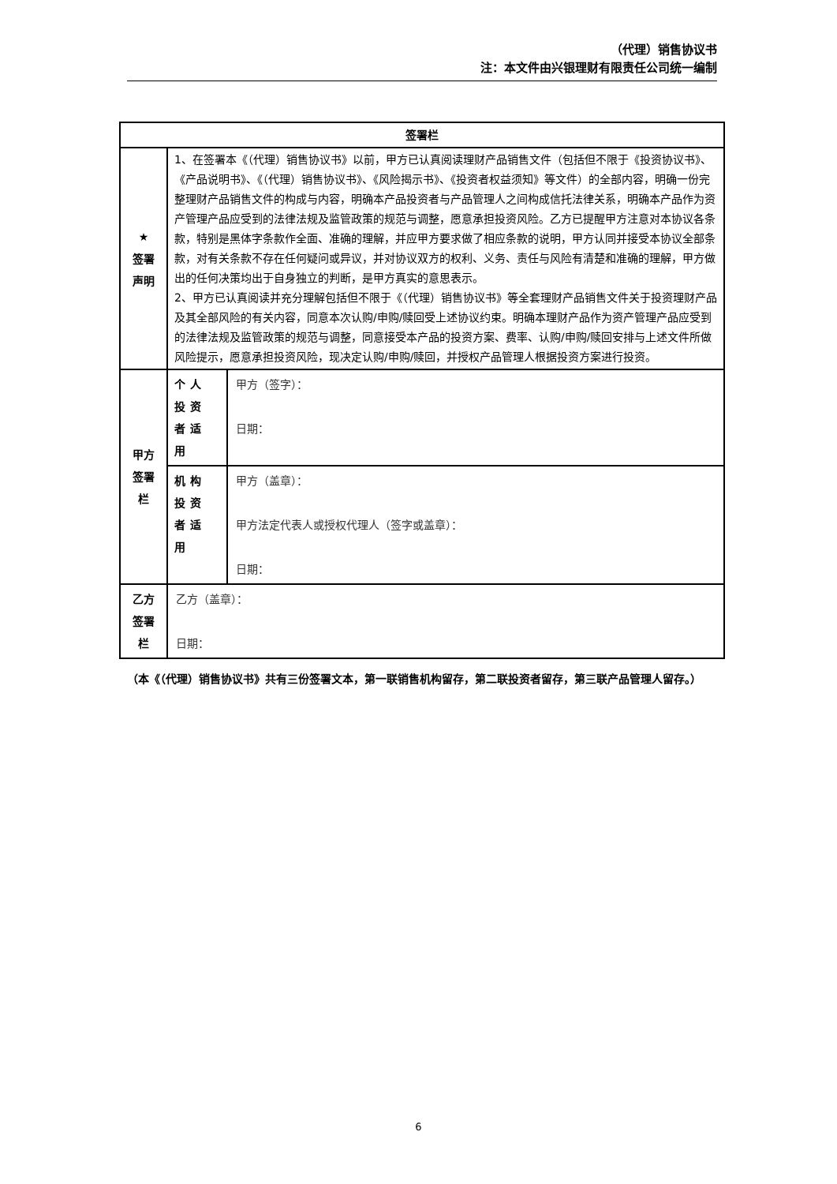（代理）销售协议书
注：本文件由兴银理财有限责任公司统一编制
| 签署栏 | | |
| ★ 签署 声明 | 1、在签署本《（代理）销售协议书》以前，甲方已认真阅读理财产品销售文件（包括但不限于《投资协议书》、《产品说明书》、《（代理）销售协议书》、《风险揭示书》、《投资者权益须知》等文件）的全部内容，明确一份完整理财产品销售文件的构成与内容，明确本产品投资者与产品管理人之间构成信托法律关系，明确本产品作为资产管理产品应受到的法律法规及监管政策的规范与调整，愿意承担投资风险。乙方已提醒甲方注意对本协议各条款，特别是黑体字条款作全面、准确的理解，并应甲方要求做了相应条款的说明，甲方认同并接受本协议全部条款，对有关条款不存在任何疑问或异议，并对协议双方的权利、义务、责任与风险有清楚和准确的理解，甲方做出的任何决策均出于自身独立的判断，是甲方真实的意思表示。 2、甲方已认真阅读并充分理解包括但不限于《（代理）销售协议书》等全套理财产品销售文件关于投资理财产品及其全部风险的有关内容，同意本次认购/申购/赎回受上述协议约束。明确本理财产品作为资产管理产品应受到的法律法规及监管政策的规范与调整，同意接受本产品的投资方案、费率、认购/申购/赎回安排与上述文件所做风险提示，愿意承担投资风险，现决定认购/申购/赎回，并授权产品管理人根据投资方案进行投资。 | |
| 甲方 签署 栏 | 个人投资者适用 | 甲方（签字）： 日期： |
| | 机构投资者适用 | 甲方（盖章）： 甲方法定代表人或授权代理人（签字或盖章）： 日期： |
| 乙方 签署 栏 | 乙方（盖章）： 日期： | |
（本《（代理）销售协议书》共有三份签署文本，第一联销售机构留存，第二联投资者留存，第三联产品管理人留存。）
6